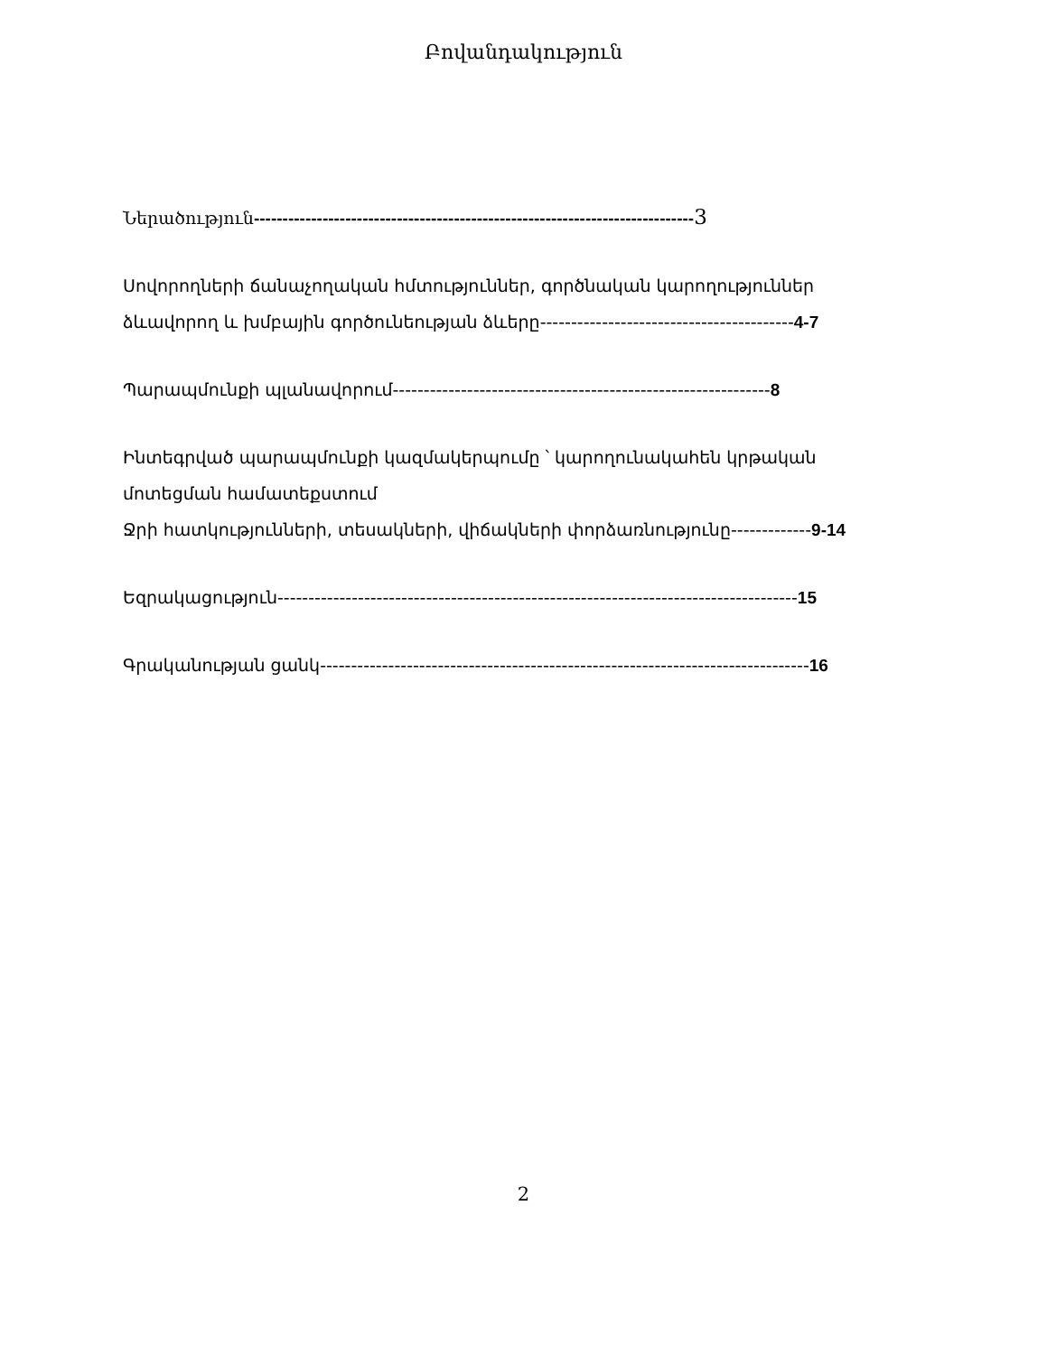Բովանդակություն
Ներածություն-----------------------------------------------------------------------------3
Սովորողների ճանաչողական հմտություններ, գործնական կարողություններ
ձևավորող և խմբային գործունեության ձևերը-----------------------------------------4-7
Պարապմունքի պլանավորում-------------------------------------------------------------8
Ինտեգրված պարապմունքի կազմակերպումը ՝ կարողունակաhեն կրթական
մոտեցման համատեքստում
Ջրի հատկությունների, տեսակների, վիճակների փորձառնությունը-------------9-14
Եզրակացություն------------------------------------------------------------------------------------15
Գրականության ցանկ-------------------------------------------------------------------------------16
2